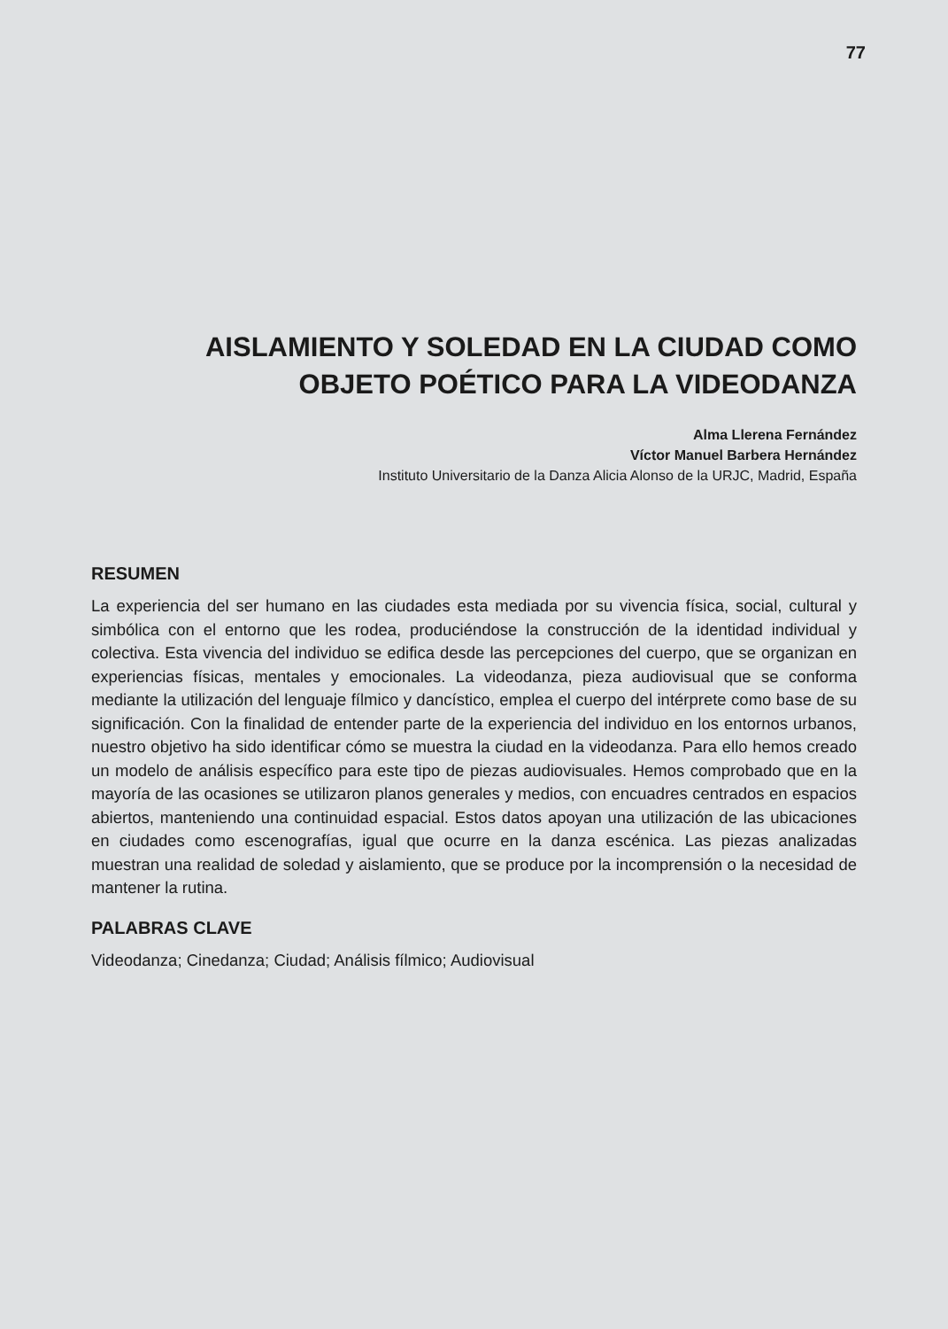77
AISLAMIENTO Y SOLEDAD EN LA CIUDAD COMO OBJETO POÉTICO PARA LA VIDEODANZA
Alma Llerena Fernández
Víctor Manuel Barbera Hernández
Instituto Universitario de la Danza Alicia Alonso de la URJC, Madrid, España
RESUMEN
La experiencia del ser humano en las ciudades esta mediada por su vivencia física, social, cultural y simbólica con el entorno que les rodea, produciéndose la construcción de la identidad individual y colectiva. Esta vivencia del individuo se edifica desde las percepciones del cuerpo, que se organizan en experiencias físicas, mentales y emocionales. La videodanza, pieza audiovisual que se conforma mediante la utilización del lenguaje fílmico y dancístico, emplea el cuerpo del intérprete como base de su significación. Con la finalidad de entender parte de la experiencia del individuo en los entornos urbanos, nuestro objetivo ha sido identificar cómo se muestra la ciudad en la videodanza. Para ello hemos creado un modelo de análisis específico para este tipo de piezas audiovisuales. Hemos comprobado que en la mayoría de las ocasiones se utilizaron planos generales y medios, con encuadres centrados en espacios abiertos, manteniendo una continuidad espacial. Estos datos apoyan una utilización de las ubicaciones en ciudades como escenografías, igual que ocurre en la danza escénica. Las piezas analizadas muestran una realidad de soledad y aislamiento, que se produce por la incomprensión o la necesidad de mantener la rutina.
PALABRAS CLAVE
Videodanza; Cinedanza; Ciudad; Análisis fílmico; Audiovisual